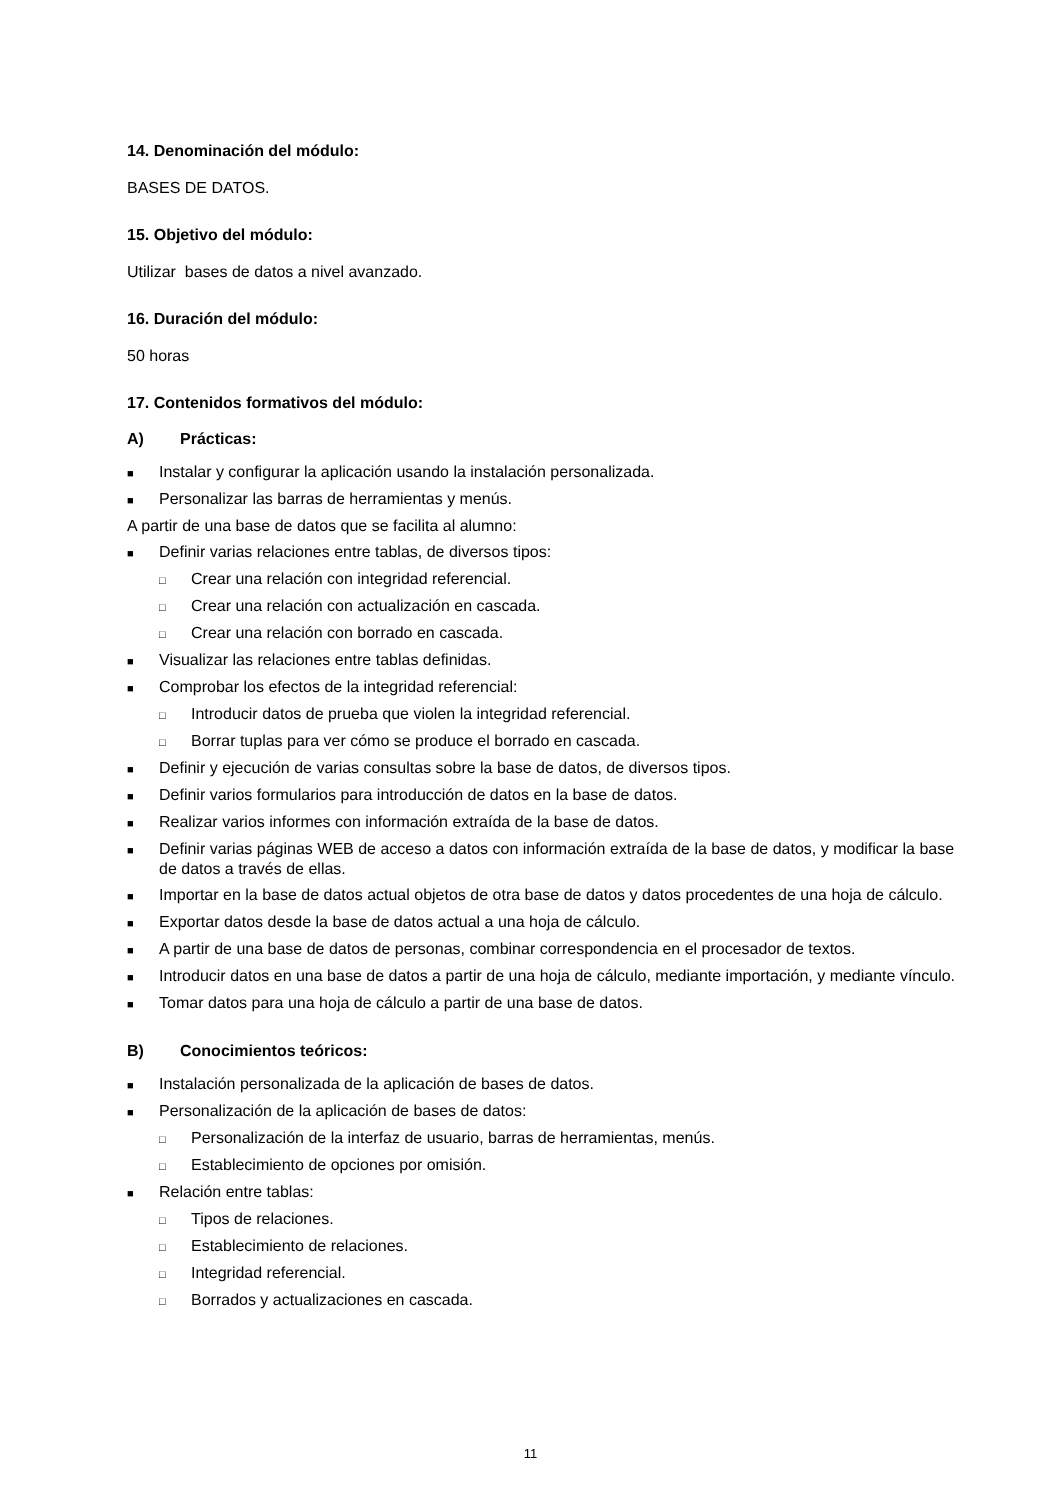14. Denominación del módulo:
BASES DE DATOS.
15. Objetivo del módulo:
Utilizar bases de datos a nivel avanzado.
16. Duración del módulo:
50 horas
17. Contenidos formativos del módulo:
A) Prácticas:
■ Instalar y configurar la aplicación usando la instalación personalizada.
■ Personalizar las barras de herramientas y menús.
A partir de una base de datos que se facilita al alumno:
■ Definir varias relaciones entre tablas, de diversos tipos:
□ Crear una relación con integridad referencial.
□ Crear una relación con actualización en cascada.
□ Crear una relación con borrado en cascada.
■ Visualizar las relaciones entre tablas definidas.
■ Comprobar los efectos de la integridad referencial:
□ Introducir datos de prueba que violen la integridad referencial.
□ Borrar tuplas para ver cómo se produce el borrado en cascada.
■ Definir y ejecución de varias consultas sobre la base de datos, de diversos tipos.
■ Definir varios formularios para introducción de datos en la base de datos.
■ Realizar varios informes con información extraída de la base de datos.
■ Definir varias páginas WEB de acceso a datos con información extraída de la base de datos, y modificar la base de datos a través de ellas.
■ Importar en la base de datos actual objetos de otra base de datos y datos procedentes de una hoja de cálculo.
■ Exportar datos desde la base de datos actual a una hoja de cálculo.
■ A partir de una base de datos de personas, combinar correspondencia en el procesador de textos.
■ Introducir datos en una base de datos a partir de una hoja de cálculo, mediante importación, y mediante vínculo.
■ Tomar datos para una hoja de cálculo a partir de una base de datos.
B) Conocimientos teóricos:
■ Instalación personalizada de la aplicación de bases de datos.
■ Personalización de la aplicación de bases de datos:
□ Personalización de la interfaz de usuario, barras de herramientas, menús.
□ Establecimiento de opciones por omisión.
■ Relación entre tablas:
□ Tipos de relaciones.
□ Establecimiento de relaciones.
□ Integridad referencial.
□ Borrados y actualizaciones en cascada.
11